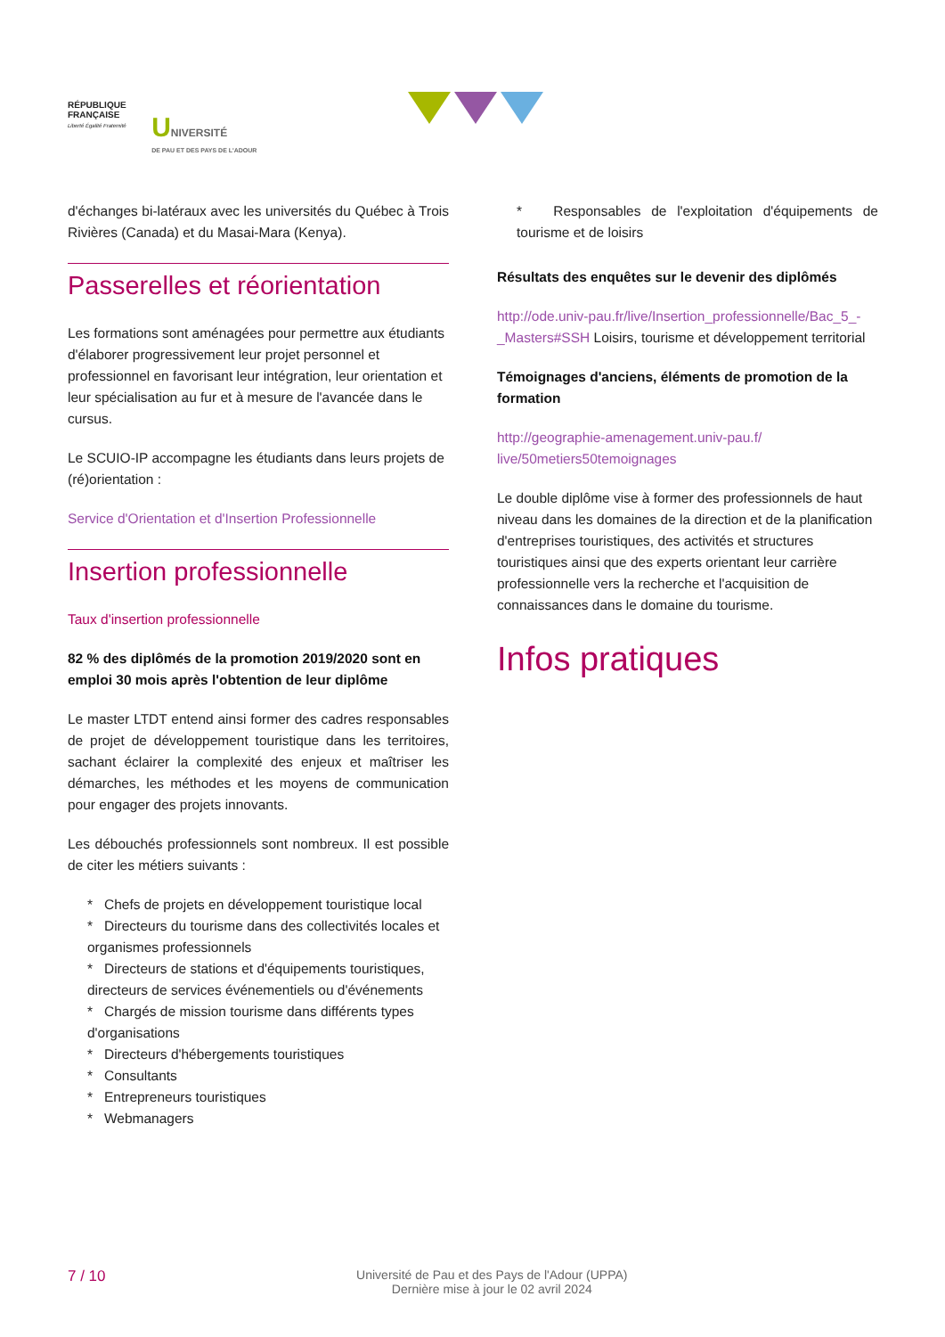RÉPUBLIQUE
FRANÇAISE
Liberté Égalité Fraternité
UNIVERSITÉ
DE PAU ET DES PAYS DE L'ADOUR
d'échanges bi-latéraux avec les universités du Québec à Trois Rivières (Canada) et du Masai-Mara (Kenya).
Passerelles et réorientation
Les formations sont aménagées pour permettre aux étudiants d'élaborer progressivement leur projet personnel et professionnel en favorisant leur intégration, leur orientation et leur spécialisation au fur et à mesure de l'avancée dans le cursus.
Le SCUIO-IP accompagne les étudiants dans leurs projets de (ré)orientation :
Service d'Orientation et d'Insertion Professionnelle
Insertion professionnelle
Taux d'insertion professionnelle
82 % des diplômés de la promotion 2019/2020 sont en emploi 30 mois après l'obtention de leur diplôme
Le master LTDT entend ainsi former des cadres responsables de projet de développement touristique dans les territoires, sachant éclairer la complexité des enjeux et maîtriser les démarches, les méthodes et les moyens de communication pour engager des projets innovants.
Les débouchés professionnels sont nombreux. Il est possible de citer les métiers suivants :
* Chefs de projets en développement touristique local
* Directeurs du tourisme dans des collectivités locales et organismes professionnels
* Directeurs de stations et d'équipements touristiques, directeurs de services événementiels ou d'événements
* Chargés de mission tourisme dans différents types d'organisations
* Directeurs d'hébergements touristiques
* Consultants
* Entrepreneurs touristiques
* Webmanagers
* Responsables de l'exploitation d'équipements de tourisme et de loisirs
Résultats des enquêtes sur le devenir des diplômés
http://ode.univ-pau.fr/live/Insertion_professionnelle/Bac_5_-_Masters#SSH Loisirs, tourisme et développement territorial
Témoignages d'anciens, éléments de promotion de la formation
http://geographie-amenagement.univ-pau.f/ live/50metiers50temoignages
Le double diplôme vise à former des professionnels de haut niveau dans les domaines de la direction et de la planification d'entreprises touristiques, des activités et structures touristiques ainsi que des experts orientant leur carrière professionnelle vers la recherche et l'acquisition de connaissances dans le domaine du tourisme.
Infos pratiques
7 / 10
Université de Pau et des Pays de l'Adour (UPPA)
Dernière mise à jour le 02 avril 2024